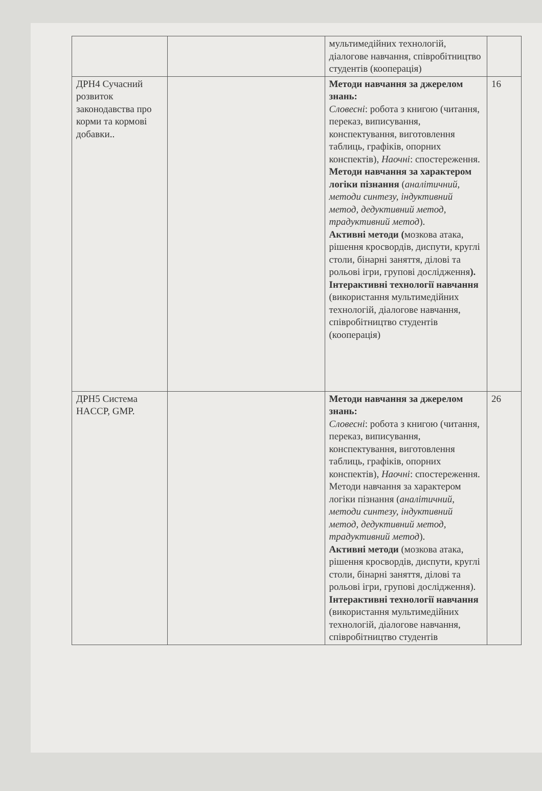| | | мультимедійних технологій, діалогове навчання, співробітництво студентів (кооперація) | |
| ДРН4 Сучасний розвиток законодавства про корми та кормові добавки.. | | Методи навчання за джерелом знань: Словесні : робота з книгою (читання, переказ, виписування, конспектування, виготовлення таблиць, графіків, опорних конспектів), Наочні : спостереження. Методи навчання за характером логіки пізнання ( аналітичний, методи синтезу, індуктивний метод, дедуктивний метод, традуктивний метод ). Активні методи ( мозкова атака, рішення кросвордів, диспути, круглі столи, бінарні заняття, ділові та рольові ігри, групові дослідження ). Інтерактивні технології навчання (використання мультимедійних технологій, діалогове навчання, співробітництво студентів (кооперація) | 16 |
| ДРН5 Система HACCP, GMP. | | Методи навчання за джерелом знань: Словесні : робота з книгою (читання, переказ, виписування, конспектування, виготовлення таблиць, графіків, опорних конспектів), Наочні : спостереження. Методи навчання за характером логіки пізнання ( аналітичний, методи синтезу, індуктивний метод, дедуктивний метод, традуктивний метод ). Активні методи (мозкова атака, рішення кросвордів, диспути, круглі столи, бінарні заняття, ділові та рольові ігри, групові дослідження). Інтерактивні технології навчання (використання мультимедійних технологій, діалогове навчання, співробітництво студентів | 26 |